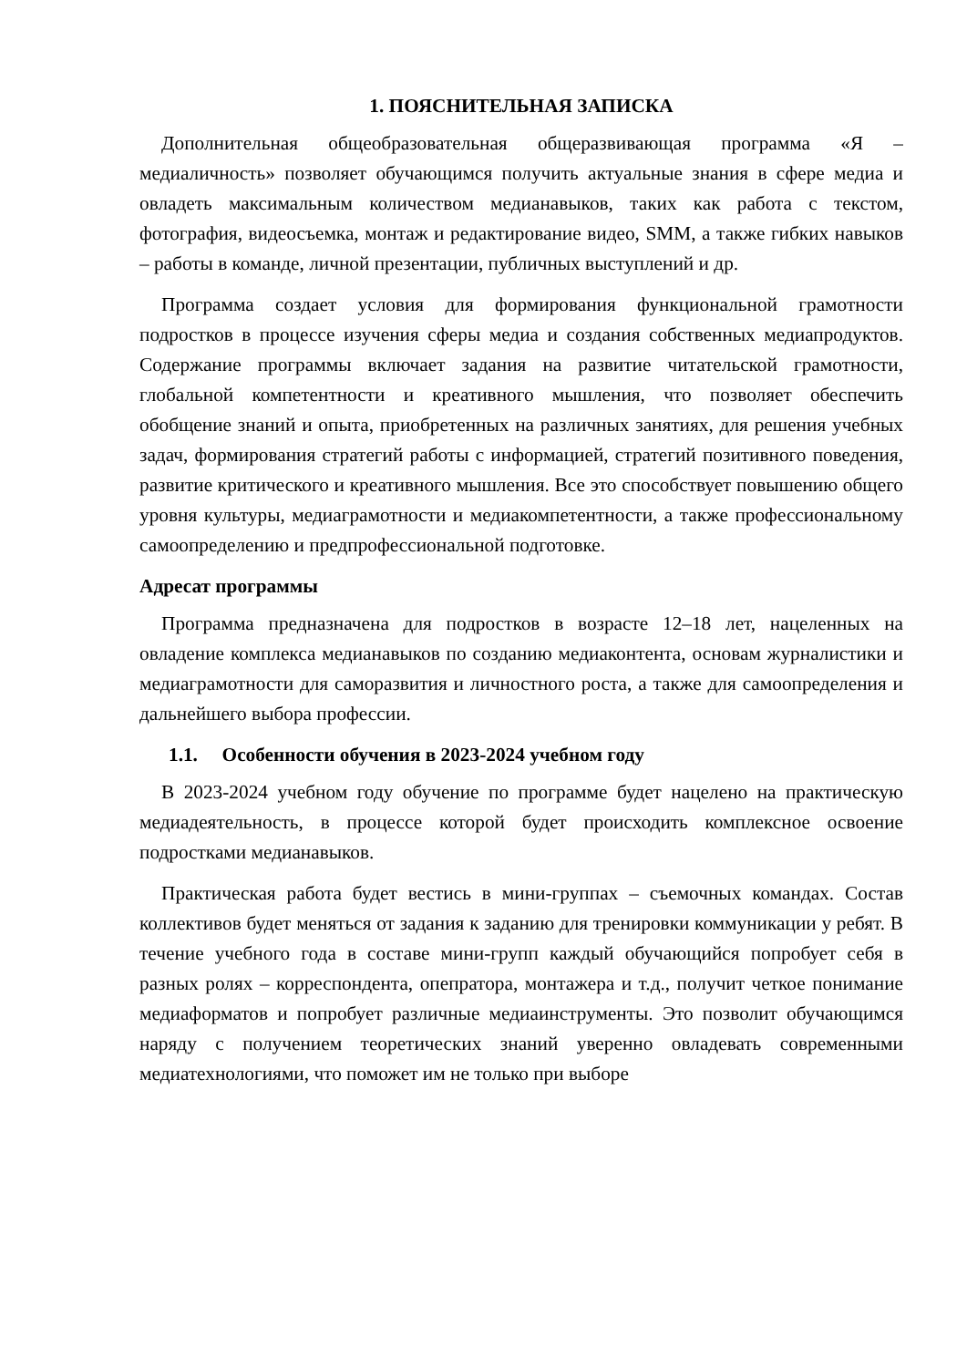1. ПОЯСНИТЕЛЬНАЯ ЗАПИСКА
Дополнительная общеобразовательная общеразвивающая программа «Я – медиаличность» позволяет обучающимся получить актуальные знания в сфере медиа и овладеть максимальным количеством медианавыков, таких как работа с текстом, фотография, видеосъемка, монтаж и редактирование видео, SMM, а также гибких навыков – работы в команде, личной презентации, публичных выступлений и др.
Программа создает условия для формирования функциональной грамотности подростков в процессе изучения сферы медиа и создания собственных медиапродуктов. Содержание программы включает задания на развитие читательской грамотности, глобальной компетентности и креативного мышления, что позволяет обеспечить обобщение знаний и опыта, приобретенных на различных занятиях, для решения учебных задач, формирования стратегий работы с информацией, стратегий позитивного поведения, развитие критического и креативного мышления. Все это способствует повышению общего уровня культуры, медиаграмотности и медиакомпетентности, а также профессиональному самоопределению и предпрофессиональной подготовке.
Адресат программы
Программа предназначена для подростков в возрасте 12–18 лет, нацеленных на овладение комплекса медианавыков по созданию медиаконтента, основам журналистики и медиаграмотности для саморазвития и личностного роста, а также для самоопределения и дальнейшего выбора профессии.
1.1. Особенности обучения в 2023-2024 учебном году
В 2023-2024 учебном году обучение по программе будет нацелено на практическую медиадеятельность, в процессе которой будет происходить комплексное освоение подростками медианавыков.
Практическая работа будет вестись в мини-группах – съемочных командах. Состав коллективов будет меняться от задания к заданию для тренировки коммуникации у ребят. В течение учебного года в составе мини-групп каждый обучающийся попробует себя в разных ролях – корреспондента, опепратора, монтажера и т.д., получит четкое понимание медиаформатов и попробует различные медиаинструменты. Это позволит обучающимся наряду с получением теоретических знаний уверенно овладевать современными медиатехнологиями, что поможет им не только при выборе